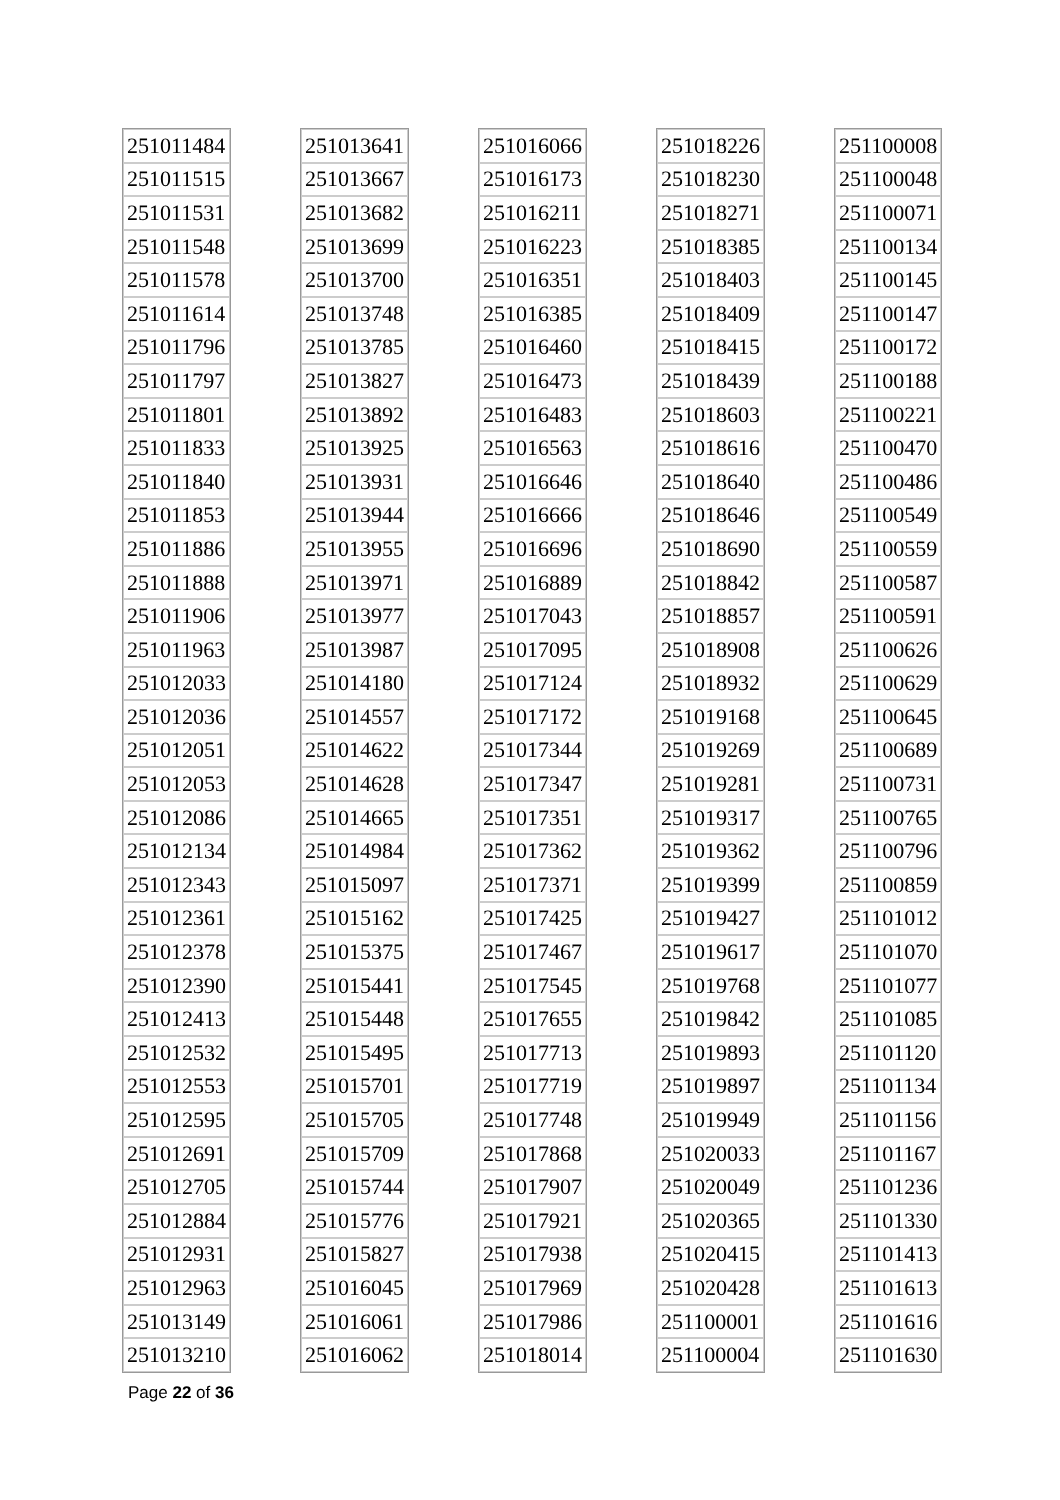| 251011484 |
| 251011515 |
| 251011531 |
| 251011548 |
| 251011578 |
| 251011614 |
| 251011796 |
| 251011797 |
| 251011801 |
| 251011833 |
| 251011840 |
| 251011853 |
| 251011886 |
| 251011888 |
| 251011906 |
| 251011963 |
| 251012033 |
| 251012036 |
| 251012051 |
| 251012053 |
| 251012086 |
| 251012134 |
| 251012343 |
| 251012361 |
| 251012378 |
| 251012390 |
| 251012413 |
| 251012532 |
| 251012553 |
| 251012595 |
| 251012691 |
| 251012705 |
| 251012884 |
| 251012931 |
| 251012963 |
| 251013149 |
| 251013210 |
| 251013641 |
| 251013667 |
| 251013682 |
| 251013699 |
| 251013700 |
| 251013748 |
| 251013785 |
| 251013827 |
| 251013892 |
| 251013925 |
| 251013931 |
| 251013944 |
| 251013955 |
| 251013971 |
| 251013977 |
| 251013987 |
| 251014180 |
| 251014557 |
| 251014622 |
| 251014628 |
| 251014665 |
| 251014984 |
| 251015097 |
| 251015162 |
| 251015375 |
| 251015441 |
| 251015448 |
| 251015495 |
| 251015701 |
| 251015705 |
| 251015709 |
| 251015744 |
| 251015776 |
| 251015827 |
| 251016045 |
| 251016061 |
| 251016062 |
| 251016066 |
| 251016173 |
| 251016211 |
| 251016223 |
| 251016351 |
| 251016385 |
| 251016460 |
| 251016473 |
| 251016483 |
| 251016563 |
| 251016646 |
| 251016666 |
| 251016696 |
| 251016889 |
| 251017043 |
| 251017095 |
| 251017124 |
| 251017172 |
| 251017344 |
| 251017347 |
| 251017351 |
| 251017362 |
| 251017371 |
| 251017425 |
| 251017467 |
| 251017545 |
| 251017655 |
| 251017713 |
| 251017719 |
| 251017748 |
| 251017868 |
| 251017907 |
| 251017921 |
| 251017938 |
| 251017969 |
| 251017986 |
| 251018014 |
| 251018226 |
| 251018230 |
| 251018271 |
| 251018385 |
| 251018403 |
| 251018409 |
| 251018415 |
| 251018439 |
| 251018603 |
| 251018616 |
| 251018640 |
| 251018646 |
| 251018690 |
| 251018842 |
| 251018857 |
| 251018908 |
| 251018932 |
| 251019168 |
| 251019269 |
| 251019281 |
| 251019317 |
| 251019362 |
| 251019399 |
| 251019427 |
| 251019617 |
| 251019768 |
| 251019842 |
| 251019893 |
| 251019897 |
| 251019949 |
| 251020033 |
| 251020049 |
| 251020365 |
| 251020415 |
| 251020428 |
| 251100001 |
| 251100004 |
| 251100008 |
| 251100048 |
| 251100071 |
| 251100134 |
| 251100145 |
| 251100147 |
| 251100172 |
| 251100188 |
| 251100221 |
| 251100470 |
| 251100486 |
| 251100549 |
| 251100559 |
| 251100587 |
| 251100591 |
| 251100626 |
| 251100629 |
| 251100645 |
| 251100689 |
| 251100731 |
| 251100765 |
| 251100796 |
| 251100859 |
| 251101012 |
| 251101070 |
| 251101077 |
| 251101085 |
| 251101120 |
| 251101134 |
| 251101156 |
| 251101167 |
| 251101236 |
| 251101330 |
| 251101413 |
| 251101613 |
| 251101616 |
| 251101630 |
Page 22 of 36